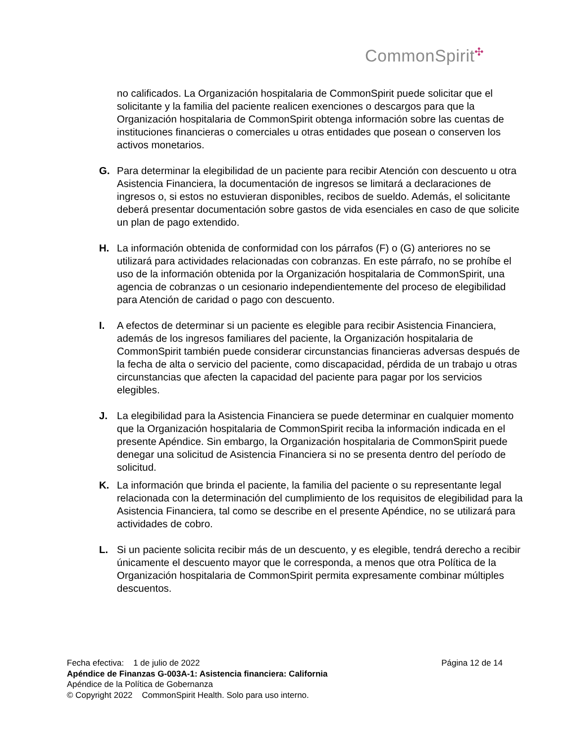CommonSpirit<sup>✣</sup>
no calificados. La Organización hospitalaria de CommonSpirit puede solicitar que el solicitante y la familia del paciente realicen exenciones o descargos para que la Organización hospitalaria de CommonSpirit obtenga información sobre las cuentas de instituciones financieras o comerciales u otras entidades que posean o conserven los activos monetarios.
G. Para determinar la elegibilidad de un paciente para recibir Atención con descuento u otra Asistencia Financiera, la documentación de ingresos se limitará a declaraciones de ingresos o, si estos no estuvieran disponibles, recibos de sueldo. Además, el solicitante deberá presentar documentación sobre gastos de vida esenciales en caso de que solicite un plan de pago extendido.
H. La información obtenida de conformidad con los párrafos (F) o (G) anteriores no se utilizará para actividades relacionadas con cobranzas. En este párrafo, no se prohíbe el uso de la información obtenida por la Organización hospitalaria de CommonSpirit, una agencia de cobranzas o un cesionario independientemente del proceso de elegibilidad para Atención de caridad o pago con descuento.
I. A efectos de determinar si un paciente es elegible para recibir Asistencia Financiera, además de los ingresos familiares del paciente, la Organización hospitalaria de CommonSpirit también puede considerar circunstancias financieras adversas después de la fecha de alta o servicio del paciente, como discapacidad, pérdida de un trabajo u otras circunstancias que afecten la capacidad del paciente para pagar por los servicios elegibles.
J. La elegibilidad para la Asistencia Financiera se puede determinar en cualquier momento que la Organización hospitalaria de CommonSpirit reciba la información indicada en el presente Apéndice. Sin embargo, la Organización hospitalaria de CommonSpirit puede denegar una solicitud de Asistencia Financiera si no se presenta dentro del período de solicitud.
K. La información que brinda el paciente, la familia del paciente o su representante legal relacionada con la determinación del cumplimiento de los requisitos de elegibilidad para la Asistencia Financiera, tal como se describe en el presente Apéndice, no se utilizará para actividades de cobro.
L. Si un paciente solicita recibir más de un descuento, y es elegible, tendrá derecho a recibir únicamente el descuento mayor que le corresponda, a menos que otra Política de la Organización hospitalaria de CommonSpirit permita expresamente combinar múltiples descuentos.
Fecha efectiva: 1 de julio de 2022 Página 12 de 14
Apéndice de Finanzas G-003A-1: Asistencia financiera: California
Apéndice de la Política de Gobernanza
© Copyright 2022 CommonSpirit Health. Solo para uso interno.